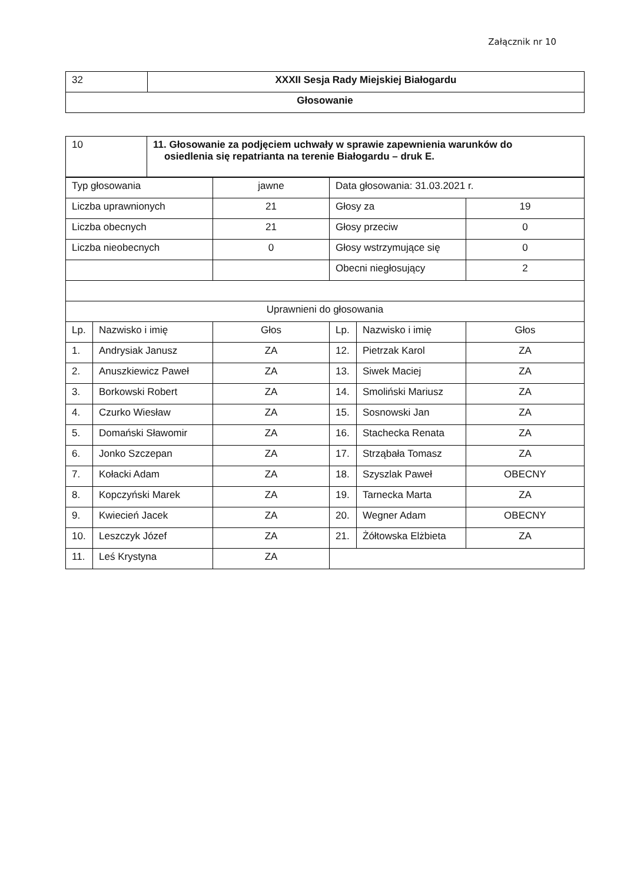Załącznik nr 10
| 32 | XXXII Sesja Rady Miejskiej Białogardu |
| Głosowanie | |
| 10 | 11. Głosowanie za podjęciem uchwały w sprawie zapewnienia warunków do osiedlenia się repatrianta na terenie Białogardu – druk E. |
| Typ głosowania | | jawne | Data głosowania: 31.03.2021 r. | | |
| Liczba uprawnionych | | 21 | Głosy za | | 19 |
| Liczba obecnych | | 21 | Głosy przeciw | | 0 |
| Liczba nieobecnych | | 0 | Głosy wstrzymujące się | | 0 |
| | | | Obecni niegłosujący | | 2 |
| Uprawnieni do głosowania | | | | | |
| Lp. | Nazwisko i imię | Głos | Lp. | Nazwisko i imię | Głos |
| 1. | Andrysiak Janusz | ZA | 12. | Pietrzak Karol | ZA |
| 2. | Anuszkiewicz Paweł | ZA | 13. | Siwek Maciej | ZA |
| 3. | Borkowski Robert | ZA | 14. | Smoliński Mariusz | ZA |
| 4. | Czurko Wiesław | ZA | 15. | Sosnowski Jan | ZA |
| 5. | Domański Sławomir | ZA | 16. | Stachecka Renata | ZA |
| 6. | Jonko Szczepan | ZA | 17. | Strząbała Tomasz | ZA |
| 7. | Kołacki Adam | ZA | 18. | Szyszlak Paweł | OBECNY |
| 8. | Kopczyński Marek | ZA | 19. | Tarnecka Marta | ZA |
| 9. | Kwiecień Jacek | ZA | 20. | Wegner Adam | OBECNY |
| 10. | Leszczyk Józef | ZA | 21. | Żółtowska Elżbieta | ZA |
| 11. | Leś Krystyna | ZA | | | |